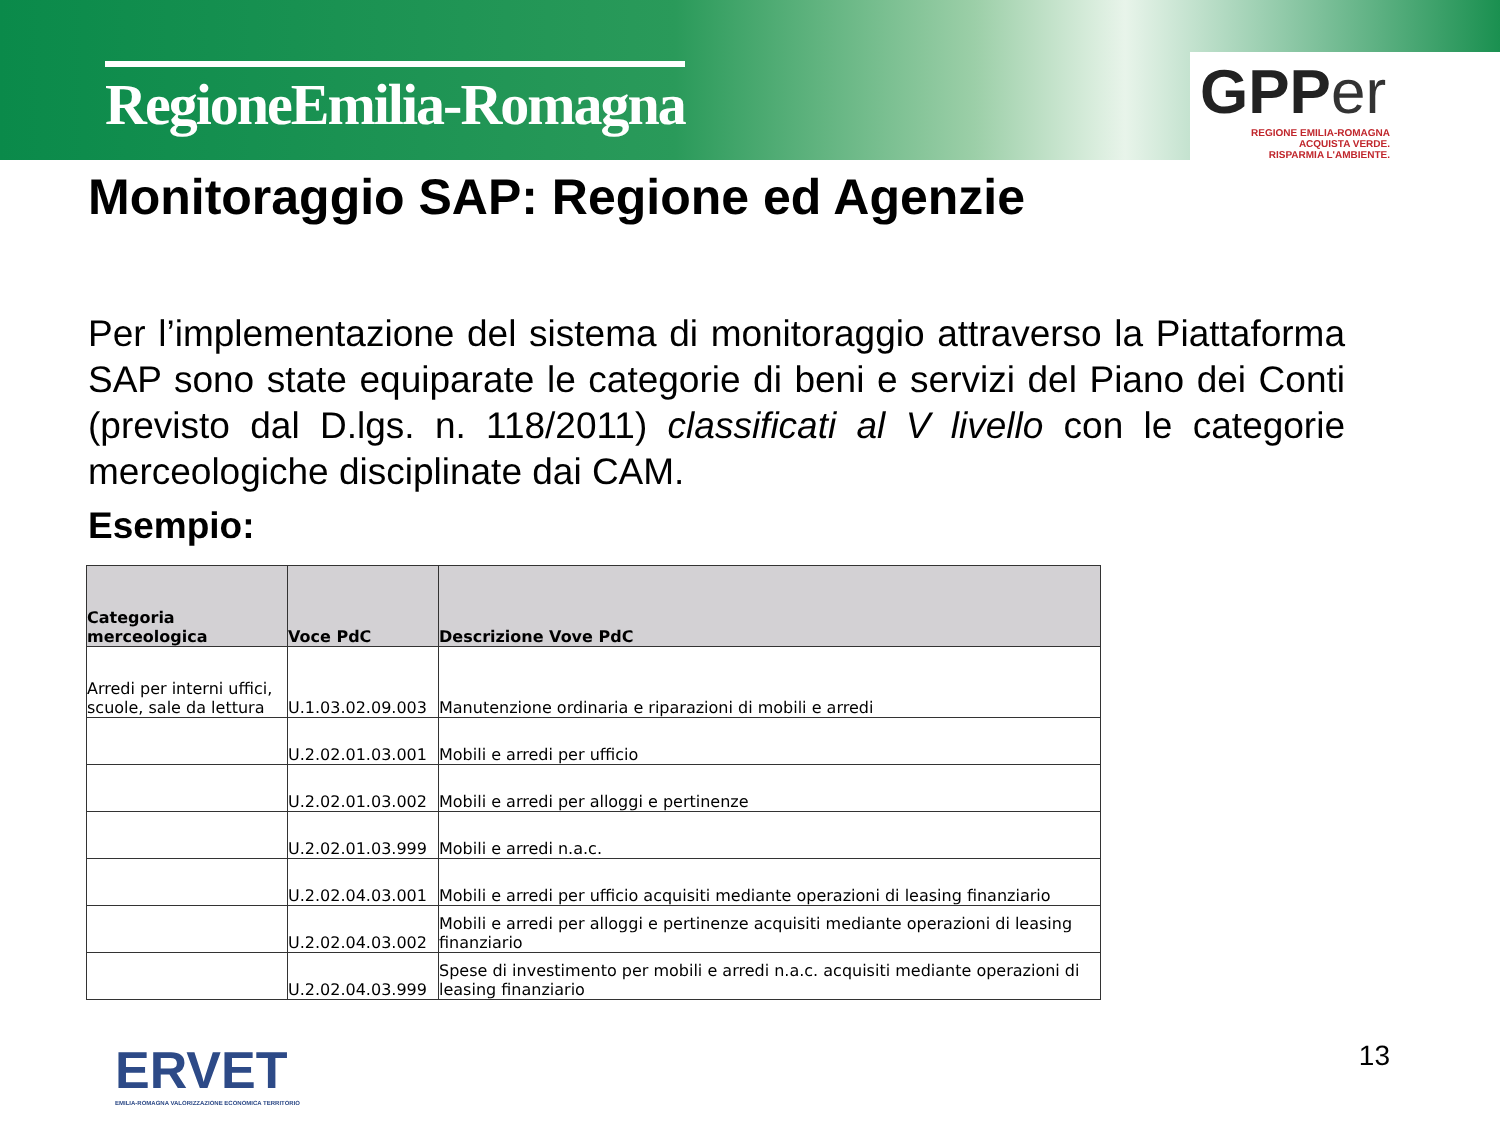RegioneEmilia-Romagna
GPP er
REGIONE EMILIA-ROMAGNA
ACQUISTA VERDE.
RISPARMIA L'AMBIENTE.
Monitoraggio SAP: Regione ed Agenzie
Per l’implementazione del sistema di monitoraggio attraverso la Piattaforma SAP sono state equiparate le categorie di beni e servizi del Piano dei Conti (previsto dal D.lgs. n. 118/2011) classificati al V livello con le categorie merceologiche disciplinate dai CAM.
Esempio:
| Categoria merceologica | Voce PdC | Descrizione Vove PdC |
| --- | --- | --- |
| Arredi per interni uffici, scuole, sale da lettura | U.1.03.02.09.003 | Manutenzione ordinaria e riparazioni di mobili e arredi |
| | U.2.02.01.03.001 | Mobili e arredi per ufficio |
| | U.2.02.01.03.002 | Mobili e arredi per alloggi e pertinenze |
| | U.2.02.01.03.999 | Mobili e arredi n.a.c. |
| | U.2.02.04.03.001 | Mobili e arredi per ufficio acquisiti mediante operazioni di leasing finanziario |
| | U.2.02.04.03.002 | Mobili e arredi per alloggi e pertinenze acquisiti mediante operazioni di leasing finanziario |
| | U.2.02.04.03.999 | Spese di investimento per mobili e arredi n.a.c. acquisiti mediante operazioni di leasing finanziario |
ERVET
EMILIA-ROMAGNA VALORIZZAZIONE ECONOMICA TERRITORIO
13